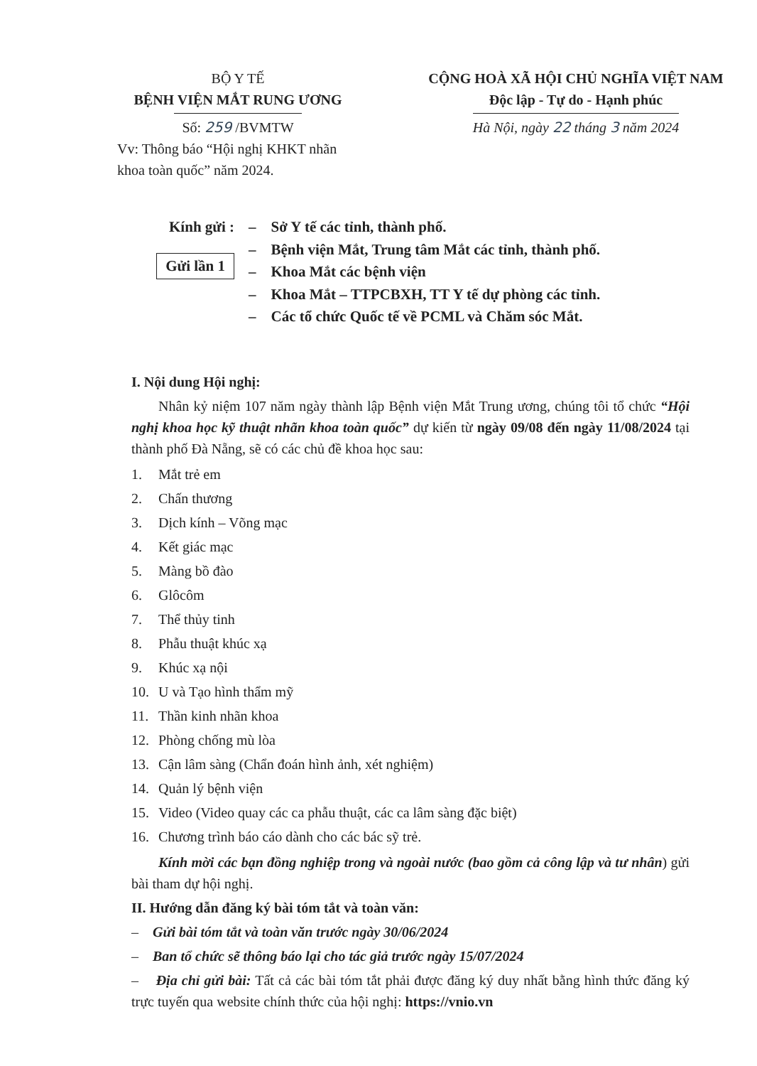BỘ Y TẾ
BỆNH VIỆN MẮT RUNG ƯƠNG
Số: 259 /BVMTW
Vv: Thông báo “Hội nghị KHKT nhãn khoa toàn quốc” năm 2024.
CỘNG HOÀ XÃ HỘI CHỦ NGHĨA VIỆT NAM
Độc lập - Tự do - Hạnh phúc
Hà Nội, ngày 22 tháng 3 năm 2024
Kính gửi :
Gửi lần 1
– Sở Y tế các tỉnh, thành phố.
– Bệnh viện Mắt, Trung tâm Mắt các tỉnh, thành phố.
– Khoa Mắt các bệnh viện
– Khoa Mắt – TTPCBXH, TT Y tế dự phòng các tỉnh.
– Các tổ chức Quốc tế về PCML và Chăm sóc Mắt.
I. Nội dung Hội nghị:
Nhân kỷ niệm 107 năm ngày thành lập Bệnh viện Mắt Trung ương, chúng tôi tổ chức “Hội nghị khoa học kỹ thuật nhãn khoa toàn quốc” dự kiến từ ngày 09/08 đến ngày 11/08/2024 tại thành phố Đà Nẵng, sẽ có các chủ đề khoa học sau:
1. Mắt trẻ em
2. Chấn thương
3. Dịch kính – Võng mạc
4. Kết giác mạc
5. Màng bồ đào
6. Glôcôm
7. Thể thủy tinh
8. Phẫu thuật khúc xạ
9. Khúc xạ nội
10. U và Tạo hình thẩm mỹ
11. Thần kinh nhãn khoa
12. Phòng chống mù lòa
13. Cận lâm sàng (Chẩn đoán hình ảnh, xét nghiệm)
14. Quản lý bệnh viện
15. Video (Video quay các ca phẫu thuật, các ca lâm sàng đặc biệt)
16. Chương trình báo cáo dành cho các bác sỹ trẻ.
Kính mời các bạn đồng nghiệp trong và ngoài nước (bao gồm cả công lập và tư nhân) gửi bài tham dự hội nghị.
II. Hướng dẫn đăng ký bài tóm tắt và toàn văn:
– Gửi bài tóm tắt và toàn văn trước ngày 30/06/2024
– Ban tổ chức sẽ thông báo lại cho tác giả trước ngày 15/07/2024
– Địa chỉ gửi bài: Tất cả các bài tóm tắt phải được đăng ký duy nhất bằng hình thức đăng ký trực tuyến qua website chính thức của hội nghị: https://vnio.vn